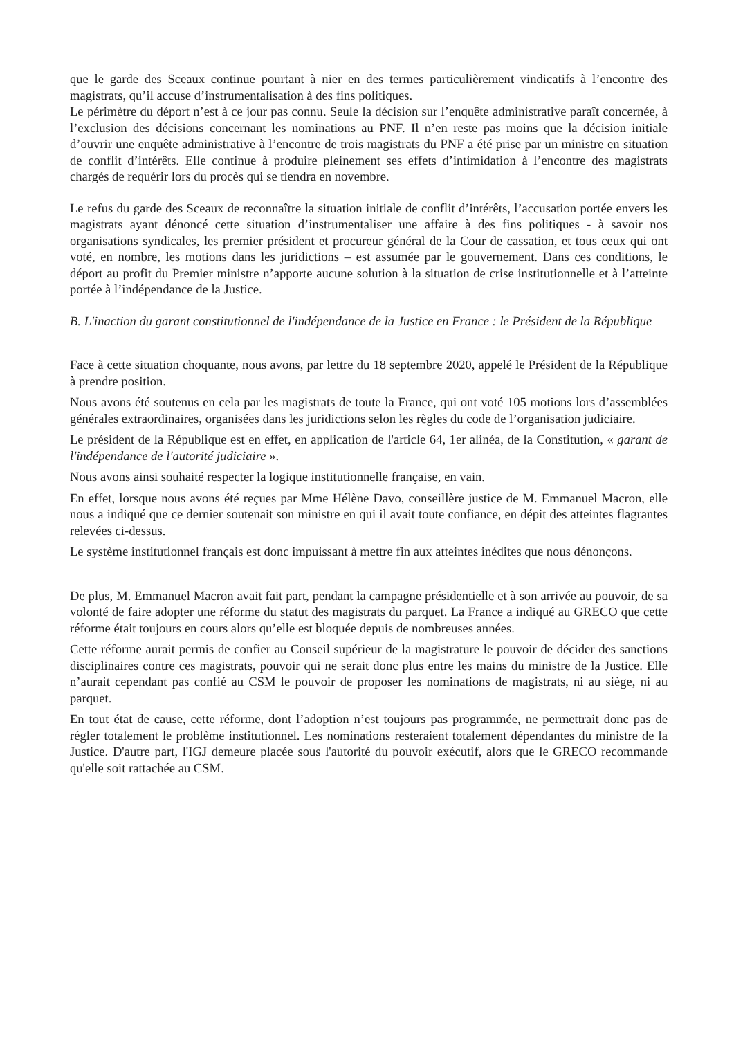que le garde des Sceaux continue pourtant à nier en des termes particulièrement vindicatifs à l’encontre des magistrats, qu’il accuse d’instrumentalisation à des fins politiques.
Le périmètre du déport n’est à ce jour pas connu. Seule la décision sur l’enquête administrative paraît concernée, à l’exclusion des décisions concernant les nominations au PNF. Il n’en reste pas moins que la décision initiale d’ouvrir une enquête administrative à l’encontre de trois magistrats du PNF a été prise par un ministre en situation de conflit d’intérêts. Elle continue à produire pleinement ses effets d’intimidation à l’encontre des magistrats chargés de requérir lors du procès qui se tiendra en novembre.
Le refus du garde des Sceaux de reconnaître la situation initiale de conflit d’intérêts, l’accusation portée envers les magistrats ayant dénoncé cette situation d’instrumentaliser une affaire à des fins politiques - à savoir nos organisations syndicales, les premier président et procureur général de la Cour de cassation, et tous ceux qui ont voté, en nombre, les motions dans les juridictions – est assumée par le gouvernement. Dans ces conditions, le déport au profit du Premier ministre n’apporte aucune solution à la situation de crise institutionnelle et à l’atteinte portée à l’indépendance de la Justice.
B. L'inaction du garant constitutionnel de l'indépendance de la Justice en France : le Président de la République
Face à cette situation choquante, nous avons, par lettre du 18 septembre 2020, appelé le Président de la République à prendre position.
Nous avons été soutenus en cela par les magistrats de toute la France, qui ont voté 105 motions lors d’assemblées générales extraordinaires, organisées dans les juridictions selon les règles du code de l’organisation judiciaire.
Le président de la République est en effet, en application de l'article 64, 1er alinéa, de la Constitution, « garant de l'indépendance de l'autorité judiciaire ».
Nous avons ainsi souhaité respecter la logique institutionnelle française, en vain.
En effet, lorsque nous avons été reçues par Mme Hélène Davo, conseillère justice de M. Emmanuel Macron, elle nous a indiqué que ce dernier soutenait son ministre en qui il avait toute confiance, en dépit des atteintes flagrantes relevées ci-dessus.
Le système institutionnel français est donc impuissant à mettre fin aux atteintes inédites que nous dénonçons.
De plus, M. Emmanuel Macron avait fait part, pendant la campagne présidentielle et à son arrivée au pouvoir, de sa volonté de faire adopter une réforme du statut des magistrats du parquet. La France a indiqué au GRECO que cette réforme était toujours en cours alors qu’elle est bloquée depuis de nombreuses années.
Cette réforme aurait permis de confier au Conseil supérieur de la magistrature le pouvoir de décider des sanctions disciplinaires contre ces magistrats, pouvoir qui ne serait donc plus entre les mains du ministre de la Justice. Elle n’aurait cependant pas confié au CSM le pouvoir de proposer les nominations de magistrats, ni au siège, ni au parquet.
En tout état de cause, cette réforme, dont l’adoption n’est toujours pas programmée, ne permettrait donc pas de régler totalement le problème institutionnel. Les nominations resteraient totalement dépendantes du ministre de la Justice. D'autre part, l'IGJ demeure placée sous l'autorité du pouvoir exécutif, alors que le GRECO recommande qu'elle soit rattachée au CSM.